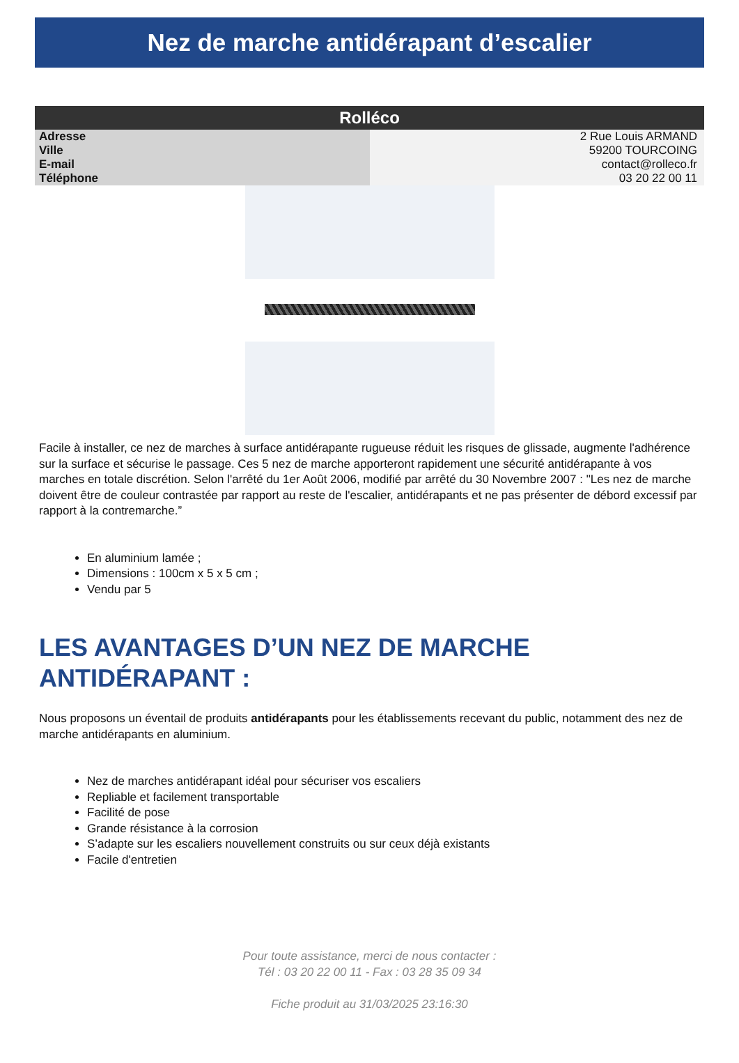Nez de marche antidérapant d’escalier
| Rolléco | |
| --- | --- |
| Adresse | 2 Rue Louis ARMAND |
| Ville | 59200 TOURCOING |
| E-mail | contact@rolleco.fr |
| Téléphone | 03 20 22 00 11 |
Facile à installer, ce nez de marches à surface antidérapante rugueuse réduit les risques de glissade, augmente l'adhérence sur la surface et sécurise le passage. Ces 5 nez de marche apporteront rapidement une sécurité antidérapante à vos marches en totale discrétion. Selon l'arrêté du 1er Août 2006, modifié par arrêté du 30 Novembre 2007 : "Les nez de marche doivent être de couleur contrastée par rapport au reste de l'escalier, antidérapants et ne pas présenter de débord excessif par rapport à la contremarche.”
En aluminium lamée ;
Dimensions : 100cm x 5 x 5 cm ;
Vendu par 5
LES AVANTAGES D’UN NEZ DE MARCHE ANTIDÉRAPANT :
Nous proposons un éventail de produits antidérapants pour les établissements recevant du public, notamment des nez de marche antidérapants en aluminium.
Nez de marches antidérapant idéal pour sécuriser vos escaliers
Repliable et facilement transportable
Facilité de pose
Grande résistance à la corrosion
S’adapte sur les escaliers nouvellement construits ou sur ceux déjà existants
Facile d'entretien
Pour toute assistance, merci de nous contacter :
Tél : 03 20 22 00 11 - Fax : 03 28 35 09 34
Fiche produit au 31/03/2025 23:16:30